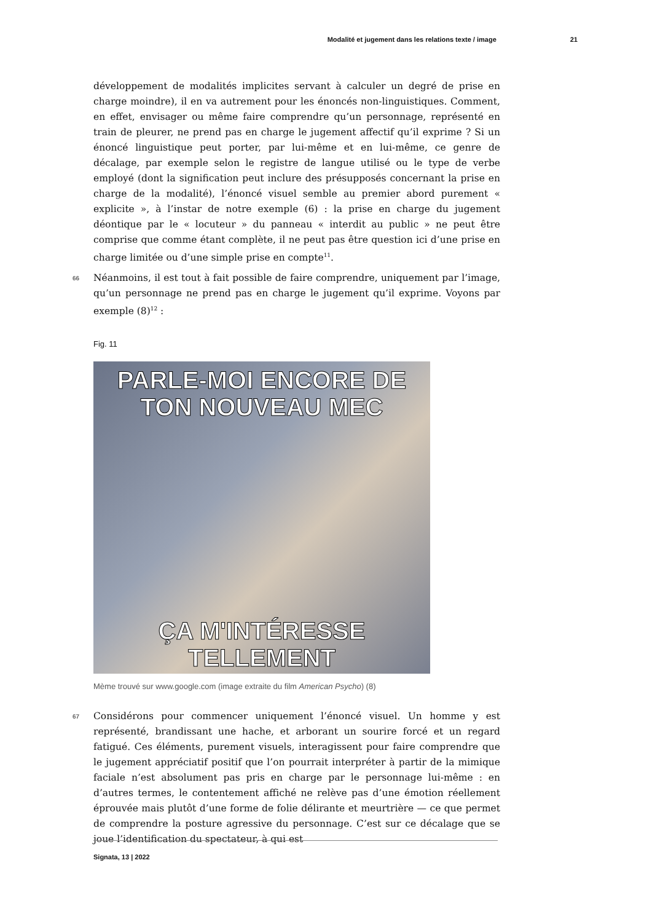Modalité et jugement dans les relations texte / image 21
développement de modalités implicites servant à calculer un degré de prise en charge moindre), il en va autrement pour les énoncés non-linguistiques. Comment, en effet, envisager ou même faire comprendre qu’un personnage, représenté en train de pleurer, ne prend pas en charge le jugement affectif qu’il exprime ? Si un énoncé linguistique peut porter, par lui-même et en lui-même, ce genre de décalage, par exemple selon le registre de langue utilisé ou le type de verbe employé (dont la signification peut inclure des présupposés concernant la prise en charge de la modalité), l’énoncé visuel semble au premier abord purement « explicite », à l’instar de notre exemple (6) : la prise en charge du jugement déontique par le « locuteur » du panneau « interdit au public » ne peut être comprise que comme étant complète, il ne peut pas être question ici d’une prise en charge limitée ou d’une simple prise en compte<sup>11</sup>.
66 Néanmoins, il est tout à fait possible de faire comprendre, uniquement par l’image, qu’un personnage ne prend pas en charge le jugement qu’il exprime. Voyons par exemple (8)<sup>12</sup> :
Fig. 11
PARLE-MOI ENCORE DE
TON NOUVEAU MEC
ÇA M'INTÉRESSE TELLEMENT
Mème trouvé sur www.google.com (image extraite du film American Psycho) (8)
67 Considérons pour commencer uniquement l’énoncé visuel. Un homme y est représenté, brandissant une hache, et arborant un sourire forcé et un regard fatigué. Ces éléments, purement visuels, interagissent pour faire comprendre que le jugement appréciatif positif que l’on pourrait interpréter à partir de la mimique faciale n’est absolument pas pris en charge par le personnage lui-même : en d’autres termes, le contentement affiché ne relève pas d’une émotion réellement éprouvée mais plutôt d’une forme de folie délirante et meurtrière — ce que permet de comprendre la posture agressive du personnage. C’est sur ce décalage que se joue l’identification du spectateur, à qui est
Signata, 13 | 2022